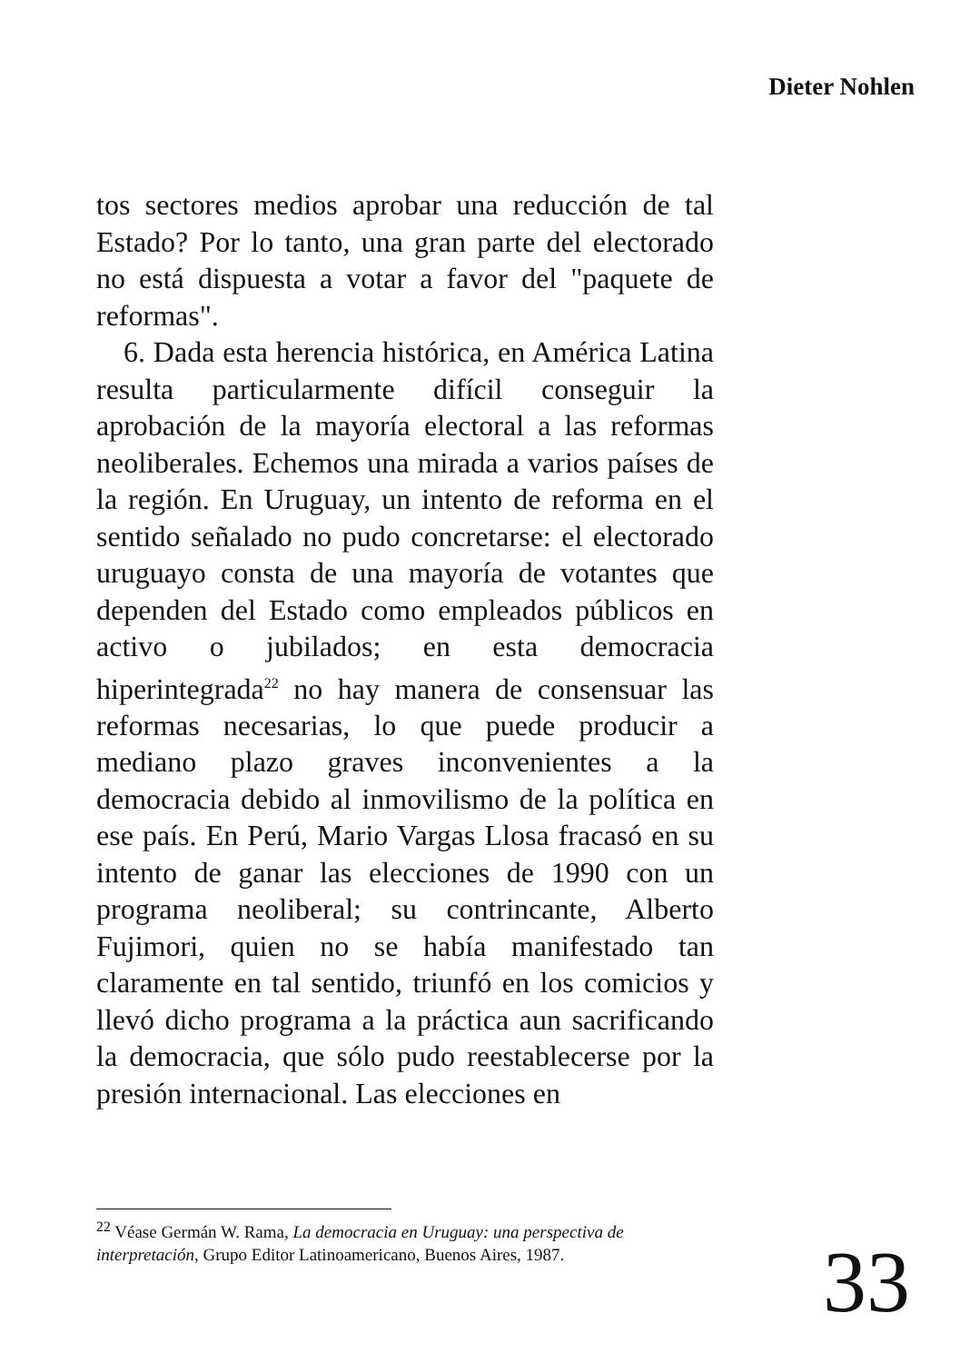Dieter Nohlen
tos sectores medios aprobar una reducción de tal Estado? Por lo tanto, una gran parte del electorado no está dispuesta a votar a favor del "paquete de reformas".
6. Dada esta herencia histórica, en América Latina resulta particularmente difícil conseguir la aprobación de la mayoría electoral a las reformas neoliberales. Echemos una mirada a varios países de la región. En Uruguay, un intento de reforma en el sentido señalado no pudo concretarse: el electorado uruguayo consta de una mayoría de votantes que dependen del Estado como empleados públicos en activo o jubilados; en esta democracia hiperintegrada<sup>22</sup> no hay manera de consensuar las reformas necesarias, lo que puede producir a mediano plazo graves inconvenientes a la democracia debido al inmovilismo de la política en ese país. En Perú, Mario Vargas Llosa fracasó en su intento de ganar las elecciones de 1990 con un programa neoliberal; su contrincante, Alberto Fujimori, quien no se había manifestado tan claramente en tal sentido, triunfó en los comicios y llevó dicho programa a la práctica aun sacrificando la democracia, que sólo pudo reestablecerse por la presión internacional. Las elecciones en
<sup>22</sup> Véase Germán W. Rama, La democracia en Uruguay: una perspectiva de interpretación, Grupo Editor Latinoamericano, Buenos Aires, 1987.
33